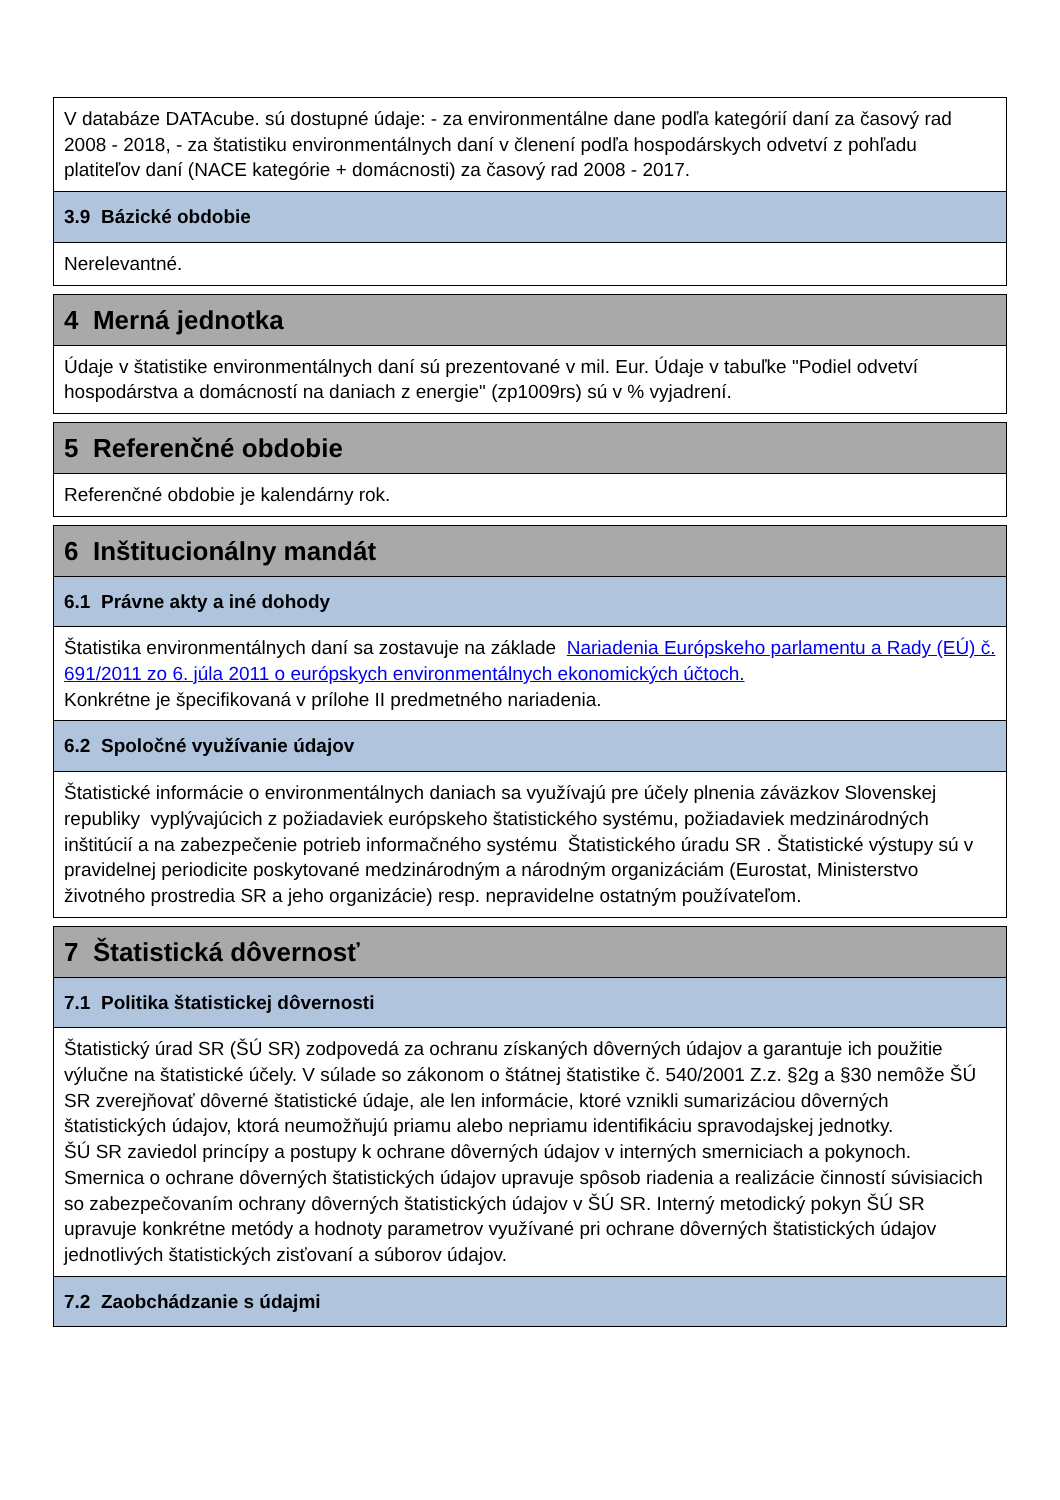V databáze DATAcube. sú dostupné údaje: - za environmentálne dane podľa kategórií daní za časový rad 2008 - 2018, - za štatistiku environmentálnych daní v členení podľa hospodárskych odvetví z pohľadu platiteľov daní (NACE kategórie + domácnosti) za časový rad 2008 - 2017.
3.9 Bázické obdobie
Nerelevantné.
4 Merná jednotka
Údaje v štatistike environmentálnych daní sú prezentované v mil. Eur. Údaje v tabuľke "Podiel odvetví hospodárstva a domácností na daniach z energie" (zp1009rs) sú v % vyjadrení.
5 Referenčné obdobie
Referenčné obdobie je kalendárny rok.
6 Inštitucionálny mandát
6.1 Právne akty a iné dohody
Štatistika environmentálnych daní sa zostavuje na základe Nariadenia Európskeho parlamentu a Rady (EÚ) č. 691/2011 zo 6. júla 2011 o európskych environmentálnych ekonomických účtoch.
Konkrétne je špecifikovaná v prílohe II predmetného nariadenia.
6.2 Spoločné využívanie údajov
Štatistické informácie o environmentálnych daniach sa využívajú pre účely plnenia záväzkov Slovenskej republiky vyplývajúcich z požiadaviek európskeho štatistického systému, požiadaviek medzinárodných inštitúcií a na zabezpečenie potrieb informačného systému Štatistického úradu SR . Štatistické výstupy sú v pravidelnej periodicite poskytované medzinárodným a národným organizáciám (Eurostat, Ministerstvo životného prostredia SR a jeho organizácie) resp. nepravidelne ostatným používateľom.
7 Štatistická dôvernosť
7.1 Politika štatistickej dôvernosti
Štatistický úrad SR (ŠÚ SR) zodpovedá za ochranu získaných dôverných údajov a garantuje ich použitie výlučne na štatistické účely. V súlade so zákonom o štátnej štatistike č. 540/2001 Z.z. §2g a §30 nemôže ŠÚ SR zverejňovať dôverné štatistické údaje, ale len informácie, ktoré vznikli sumarizáciou dôverných štatistických údajov, ktorá neumožňujú priamu alebo nepriamu identifikáciu spravodajskej jednotky.
ŠÚ SR zaviedol princípy a postupy k ochrane dôverných údajov v interných smerniciach a pokynoch. Smernica o ochrane dôverných štatistických údajov upravuje spôsob riadenia a realizácie činností súvisiacich so zabezpečovaním ochrany dôverných štatistických údajov v ŠÚ SR. Interný metodický pokyn ŠÚ SR upravuje konkrétne metódy a hodnoty parametrov využívané pri ochrane dôverných štatistických údajov jednotlivých štatistických zisťovaní a súborov údajov.
7.2 Zaobchádzanie s údajmi